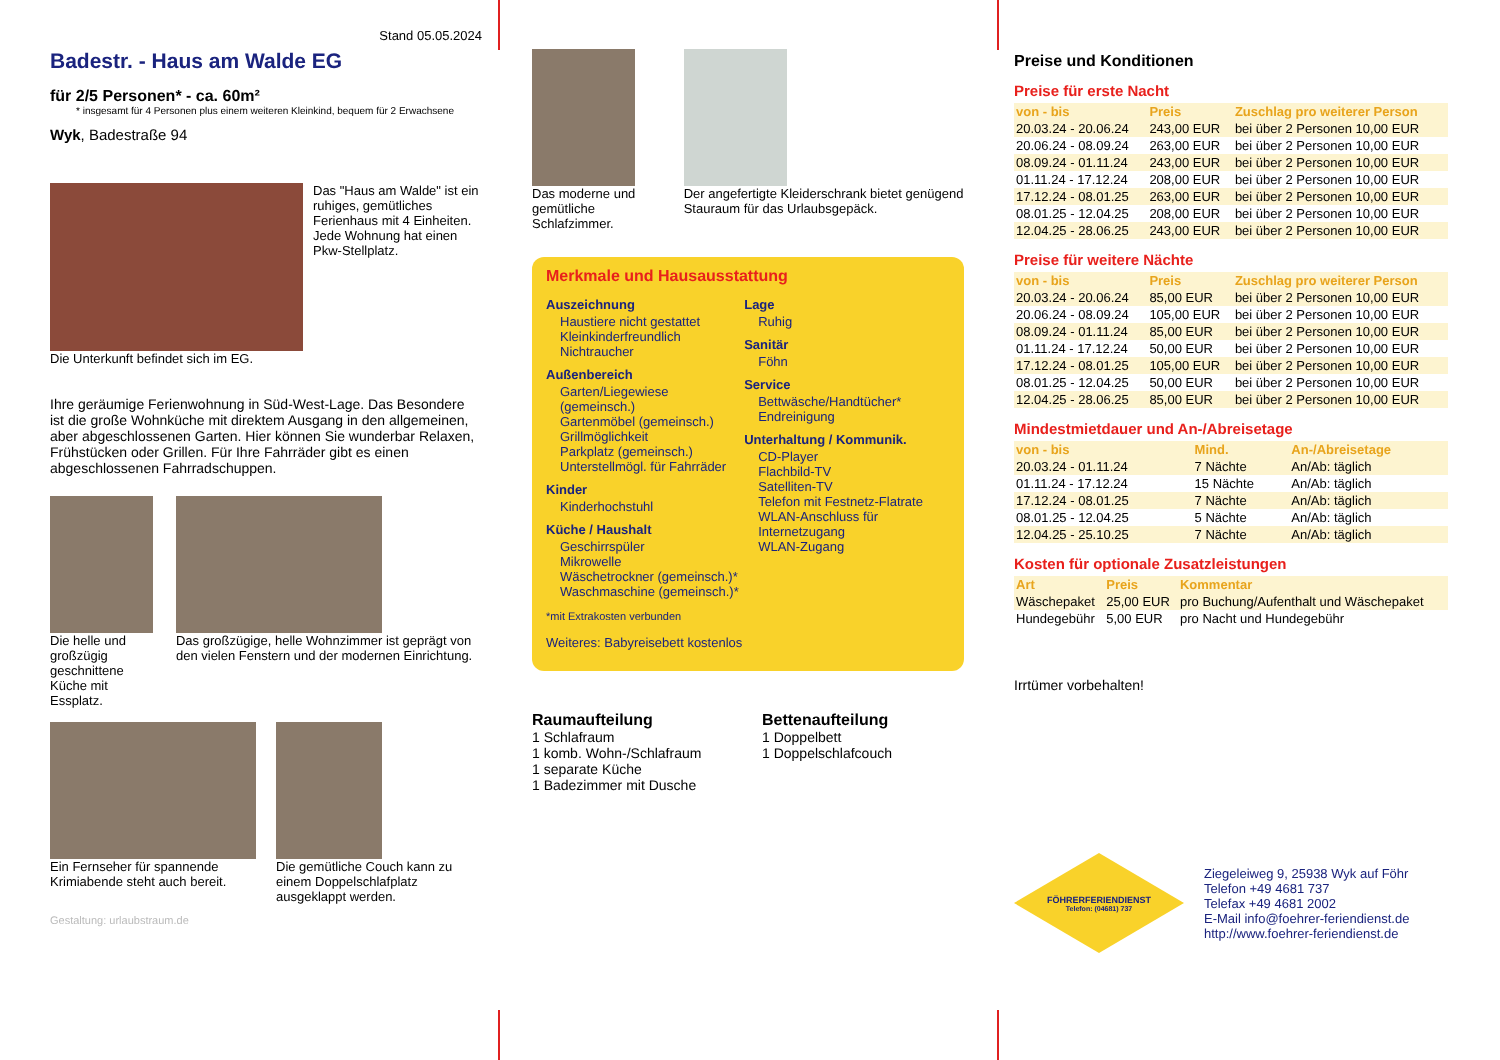Stand 05.05.2024
Badestr. - Haus am Walde EG
für 2/5 Personen* - ca. 60m²
* insgesamt für 4 Personen plus einem weiteren Kleinkind, bequem für 2 Erwachsene
Wyk, Badestraße 94
Die Unterkunft befindet sich im EG.
Das "Haus am Walde" ist ein ruhiges, gemütliches Ferienhaus mit 4 Einheiten. Jede Wohnung hat einen Pkw-Stellplatz.
Ihre geräumige Ferienwohnung in Süd-West-Lage. Das Besondere ist die große Wohnküche mit direktem Ausgang in den allgemeinen, aber abgeschlossenen Garten. Hier können Sie wunderbar Relaxen, Frühstücken oder Grillen. Für Ihre Fahrräder gibt es einen abgeschlossenen Fahrradschuppen.
Die helle und großzügig geschnittene Küche mit Essplatz.
Das großzügige, helle Wohnzimmer ist geprägt von den vielen Fenstern und der modernen Einrichtung.
Ein Fernseher für spannende Krimiabende steht auch bereit.
Die gemütliche Couch kann zu einem Doppelschlafplatz ausgeklappt werden.
Gestaltung: urlaubstraum.de
Das moderne und gemütliche Schlafzimmer.
Der angefertigte Kleiderschrank bietet genügend Stauraum für das Urlaubsgepäck.
Merkmale und Hausausstattung
Auszeichnung
Haustiere nicht gestattet
Kleinkinderfreundlich
Nichtraucher
Außenbereich
Garten/Liegewiese (gemeinsch.)
Gartenmöbel (gemeinsch.)
Grillmöglichkeit
Parkplatz (gemeinsch.)
Unterstellmögl. für Fahrräder
Kinder
Kinderhochstuhl
Küche / Haushalt
Geschirrspüler
Mikrowelle
Wäschetrockner (gemeinsch.)*
Waschmaschine (gemeinsch.)*
Lage
Ruhig
Sanitär
Föhn
Service
Bettwäsche/Handtücher*
Endreinigung
Unterhaltung / Kommunik.
CD-Player
Flachbild-TV
Satelliten-TV
Telefon mit Festnetz-Flatrate
WLAN-Anschluss für Internetzugang
WLAN-Zugang
*mit Extrakosten verbunden
Weiteres: Babyreisebett kostenlos
Raumaufteilung
1 Schlafraum
1 komb. Wohn-/Schlafraum
1 separate Küche
1 Badezimmer mit Dusche
Bettenaufteilung
1 Doppelbett
1 Doppelschlafcouch
Preise und Konditionen
Preise für erste Nacht
| von - bis | Preis | Zuschlag pro weiterer Person |
| --- | --- | --- |
| 20.03.24 - 20.06.24 | 243,00 EUR | bei über 2 Personen 10,00 EUR |
| 20.06.24 - 08.09.24 | 263,00 EUR | bei über 2 Personen 10,00 EUR |
| 08.09.24 - 01.11.24 | 243,00 EUR | bei über 2 Personen 10,00 EUR |
| 01.11.24 - 17.12.24 | 208,00 EUR | bei über 2 Personen 10,00 EUR |
| 17.12.24 - 08.01.25 | 263,00 EUR | bei über 2 Personen 10,00 EUR |
| 08.01.25 - 12.04.25 | 208,00 EUR | bei über 2 Personen 10,00 EUR |
| 12.04.25 - 28.06.25 | 243,00 EUR | bei über 2 Personen 10,00 EUR |
Preise für weitere Nächte
| von - bis | Preis | Zuschlag pro weiterer Person |
| --- | --- | --- |
| 20.03.24 - 20.06.24 | 85,00 EUR | bei über 2 Personen 10,00 EUR |
| 20.06.24 - 08.09.24 | 105,00 EUR | bei über 2 Personen 10,00 EUR |
| 08.09.24 - 01.11.24 | 85,00 EUR | bei über 2 Personen 10,00 EUR |
| 01.11.24 - 17.12.24 | 50,00 EUR | bei über 2 Personen 10,00 EUR |
| 17.12.24 - 08.01.25 | 105,00 EUR | bei über 2 Personen 10,00 EUR |
| 08.01.25 - 12.04.25 | 50,00 EUR | bei über 2 Personen 10,00 EUR |
| 12.04.25 - 28.06.25 | 85,00 EUR | bei über 2 Personen 10,00 EUR |
Mindestmietdauer und An-/Abreisetage
| von - bis | Mind. | An-/Abreisetage |
| --- | --- | --- |
| 20.03.24 - 01.11.24 | 7 Nächte | An/Ab: täglich |
| 01.11.24 - 17.12.24 | 15 Nächte | An/Ab: täglich |
| 17.12.24 - 08.01.25 | 7 Nächte | An/Ab: täglich |
| 08.01.25 - 12.04.25 | 5 Nächte | An/Ab: täglich |
| 12.04.25 - 25.10.25 | 7 Nächte | An/Ab: täglich |
Kosten für optionale Zusatzleistungen
| Art | Preis | Kommentar |
| --- | --- | --- |
| Wäschepaket | 25,00 EUR | pro Buchung/Aufenthalt und Wäschepaket |
| Hundegebühr | 5,00 EUR | pro Nacht und Hundegebühr |
Irrtümer vorbehalten!
FÖHRERFERIENDIENST
Telefon: (04681) 737
Ziegeleiweg 9, 25938 Wyk auf Föhr
Telefon +49 4681 737
Telefax +49 4681 2002
E-Mail info@foehrer-feriendienst.de
http://www.foehrer-feriendienst.de